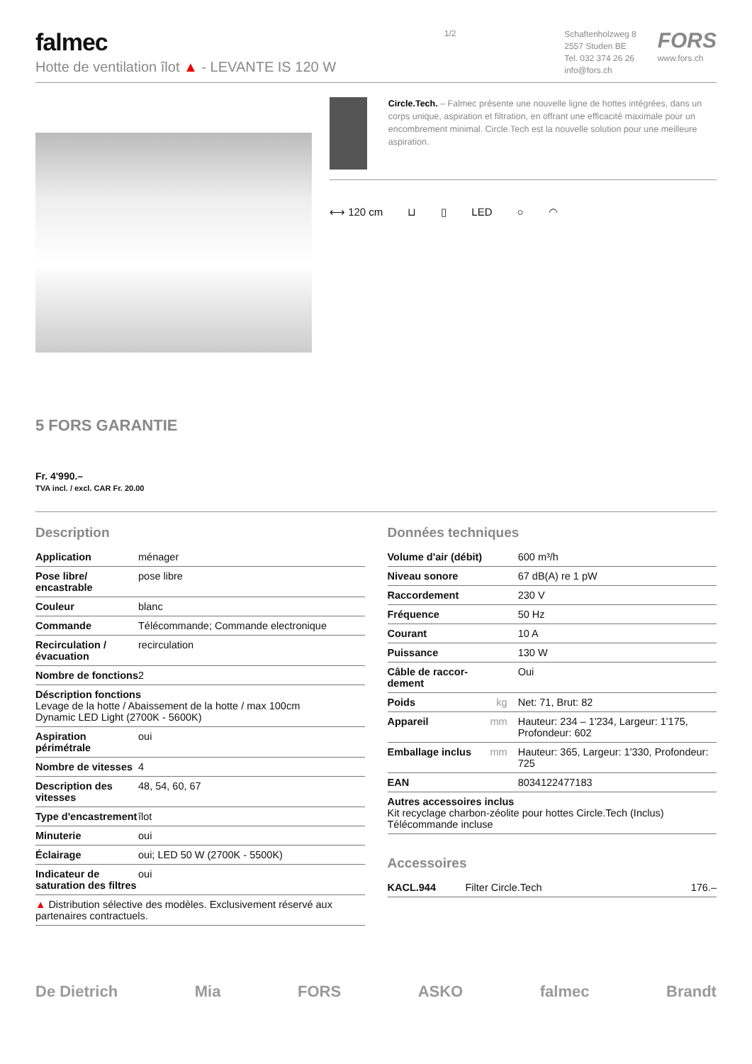falmec
Hotte de ventilation îlot ▲ - LEVANTE IS 120 W
1/2
Schaftenholzweg 8
2557 Studen BE
Tel. 032 374 26 26
info@fors.ch
FORS
www.fors.ch
5 FORS GARANTIE
Fr. 4'990.–
TVA incl. / excl. CAR Fr. 20.00
Circle.Tech. – Falmec présente une nouvelle ligne de hottes intégrées, dans un corps unique, aspiration et filtration, en offrant une efficacité maximale pour un encombrement minimal. Circle.Tech est la nouvelle solution pour une meilleure aspiration.
⟷ 120 cm ⊔ ▯ LED ○ ◠
Description
| Application | ménager |
| Pose libre/ encastrable | pose libre |
| Couleur | blanc |
| Commande | Télécommande; Commande electronique |
| Recirculation / évacuation | recirculation |
| Nombre de fonctions | 2 |
| Déscription fonctions Levage de la hotte / Abaissement de la hotte / max 100cm Dynamic LED Light (2700K - 5600K) | |
| Aspiration périmétrale | oui |
| Nombre de vitesses | 4 |
| Description des vitesses | 48, 54, 60, 67 |
| Type d'encastrement | îlot |
| Minuterie | oui |
| Éclairage | oui; LED 50 W (2700K - 5500K) |
| Indicateur de saturation des filtres | oui |
| ▲ Distribution sélective des modèles. Exclusivement réservé aux partenaires contractuels. | |
Données techniques
| Volume d'air (débit) | | 600 m³/h |
| Niveau sonore | | 67 dB(A) re 1 pW |
| Raccordement | | 230 V |
| Fréquence | | 50 Hz |
| Courant | | 10 A |
| Puissance | | 130 W |
| Câble de raccor-dement | | Oui |
| Poids | kg | Net: 71, Brut: 82 |
| Appareil | mm | Hauteur: 234 – 1'234, Largeur: 1'175, Profondeur: 602 |
| Emballage inclus | mm | Hauteur: 365, Largeur: 1'330, Profondeur: 725 |
| EAN | | 8034122477183 |
| Autres accessoires inclus Kit recyclage charbon-zéolite pour hottes Circle.Tech (Inclus) Télécommande incluse | | |
Accessoires
| KACL.944 | Filter Circle.Tech | 176.– |
De Dietrich Mia FORS ASKO falmec Brandt